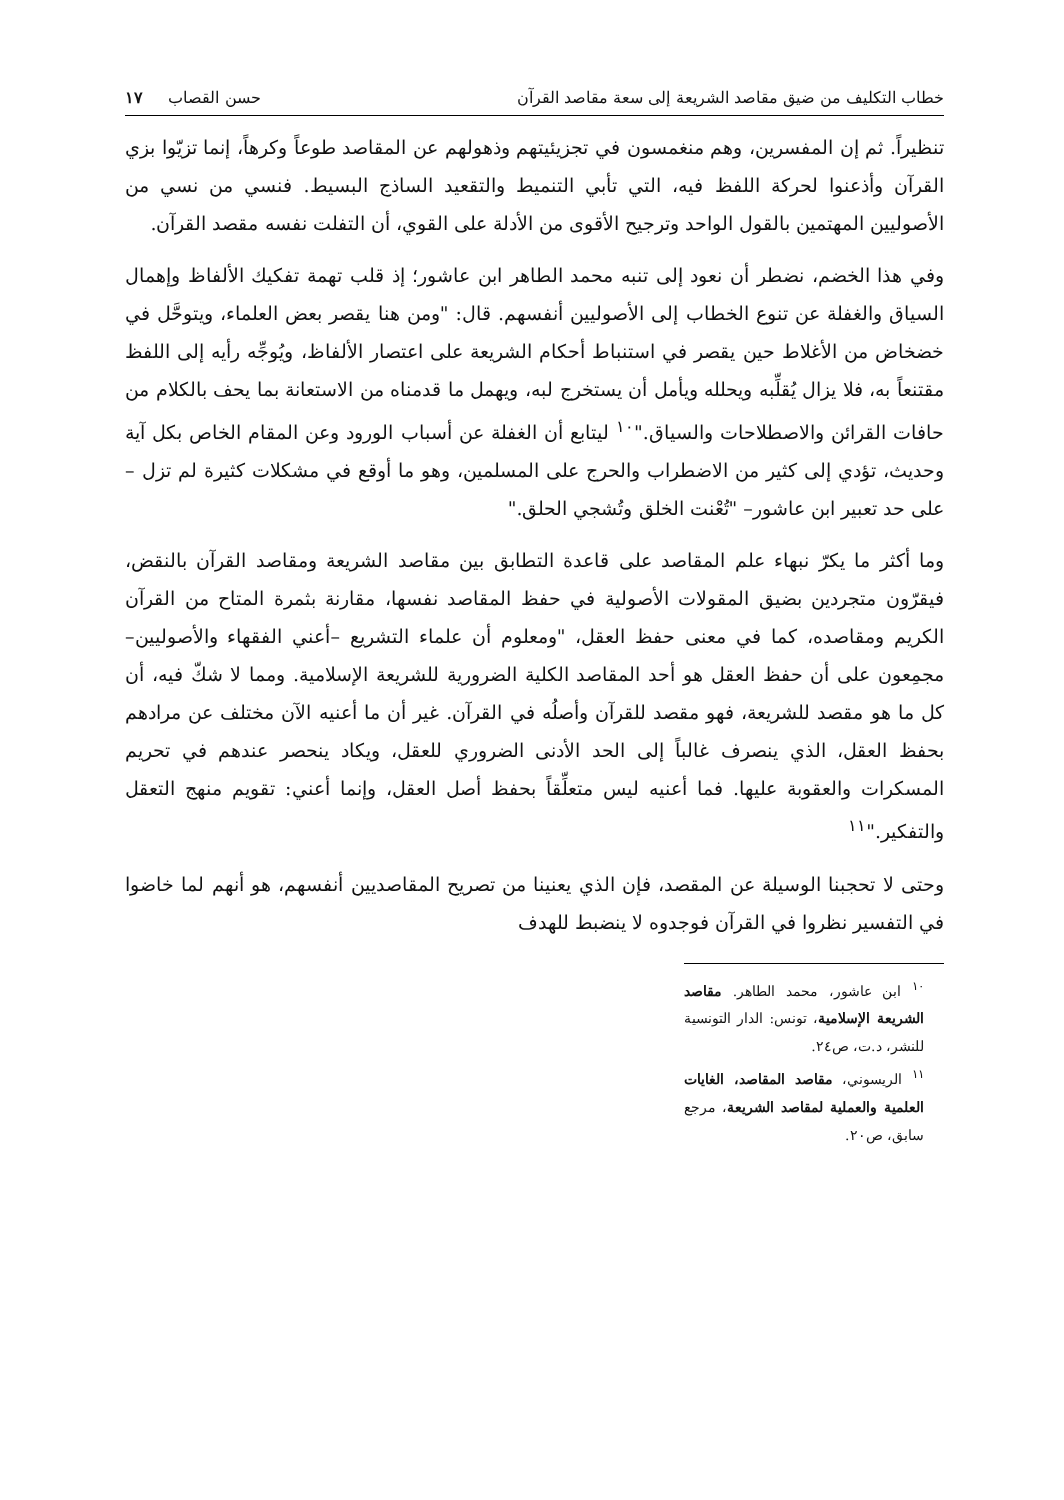خطاب التكليف من ضيق مقاصد الشريعة إلى سعة مقاصد القرآن حسن القصاب ١٧
تنظيراً. ثم إن المفسرين، وهم منغمسون في تجزيئيتهم وذهولهم عن المقاصد طوعاً وكرهاً، إنما تزيّوا بزي القرآن وأذعنوا لحركة اللفظ فيه، التي تأبي التنميط والتقعيد الساذج البسيط. فنسي من نسي من الأصوليين المهتمين بالقول الواحد وترجيح الأقوى من الأدلة على القوي، أن التفلت نفسه مقصد القرآن.
وفي هذا الخضم، نضطر أن نعود إلى تنبه محمد الطاهر ابن عاشور؛ إذ قلب تهمة تفكيك الألفاظ وإهمال السياق والغفلة عن تنوع الخطاب إلى الأصوليين أنفسهم. قال: "ومن هنا يقصر بعض العلماء، ويتوحَّل في خضخاض من الأغلاط حين يقصر في استنباط أحكام الشريعة على اعتصار الألفاظ، ويُوجِّه رأيه إلى اللفظ مقتنعاً به، فلا يزال يُقلِّبه ويحلله ويأمل أن يستخرج لبه، ويهمل ما قدمناه من الاستعانة بما يحف بالكلام من حافات القرائن والاصطلاحات والسياق."<sup>١٠</sup> ليتابع أن الغفلة عن أسباب الورود وعن المقام الخاص بكل آية وحديث، تؤدي إلى كثير من الاضطراب والحرج على المسلمين، وهو ما أوقع في مشكلات كثيرة لم تزل –على حد تعبير ابن عاشور– "تُعْنت الخلق وتُشجي الحلق."
وما أكثر ما يكرّ نبهاء علم المقاصد على قاعدة التطابق بين مقاصد الشريعة ومقاصد القرآن بالنقض، فيقرّون متجردين بضيق المقولات الأصولية في حفظ المقاصد نفسها، مقارنة بثمرة المتاح من القرآن الكريم ومقاصده، كما في معنى حفظ العقل، "ومعلوم أن علماء التشريع –أعني الفقهاء والأصوليين– مجمِعون على أن حفظ العقل هو أحد المقاصد الكلية الضرورية للشريعة الإسلامية. ومما لا شكّ فيه، أن كل ما هو مقصد للشريعة، فهو مقصد للقرآن وأصلُه في القرآن. غير أن ما أعنيه الآن مختلف عن مرادهم بحفظ العقل، الذي ينصرف غالباً إلى الحد الأدنى الضروري للعقل، ويكاد ينحصر عندهم في تحريم المسكرات والعقوبة عليها. فما أعنيه ليس متعلِّقاً بحفظ أصل العقل، وإنما أعني: تقويم منهج التعقل والتفكير."<sup>١١</sup>
وحتى لا تحجبنا الوسيلة عن المقصد، فإن الذي يعنينا من تصريح المقاصديين أنفسهم، هو أنهم لما خاضوا في التفسير نظروا في القرآن فوجدوه لا ينضبط للهدف
<sup>١٠</sup> ابن عاشور، محمد الطاهر. مقاصد الشريعة الإسلامية، تونس: الدار التونسية للنشر، د.ت، ص٢٤.
<sup>١١</sup> الريسوني، مقاصد المقاصد، الغايات العلمية والعملية لمقاصد الشريعة، مرجع سابق، ص٢٠.